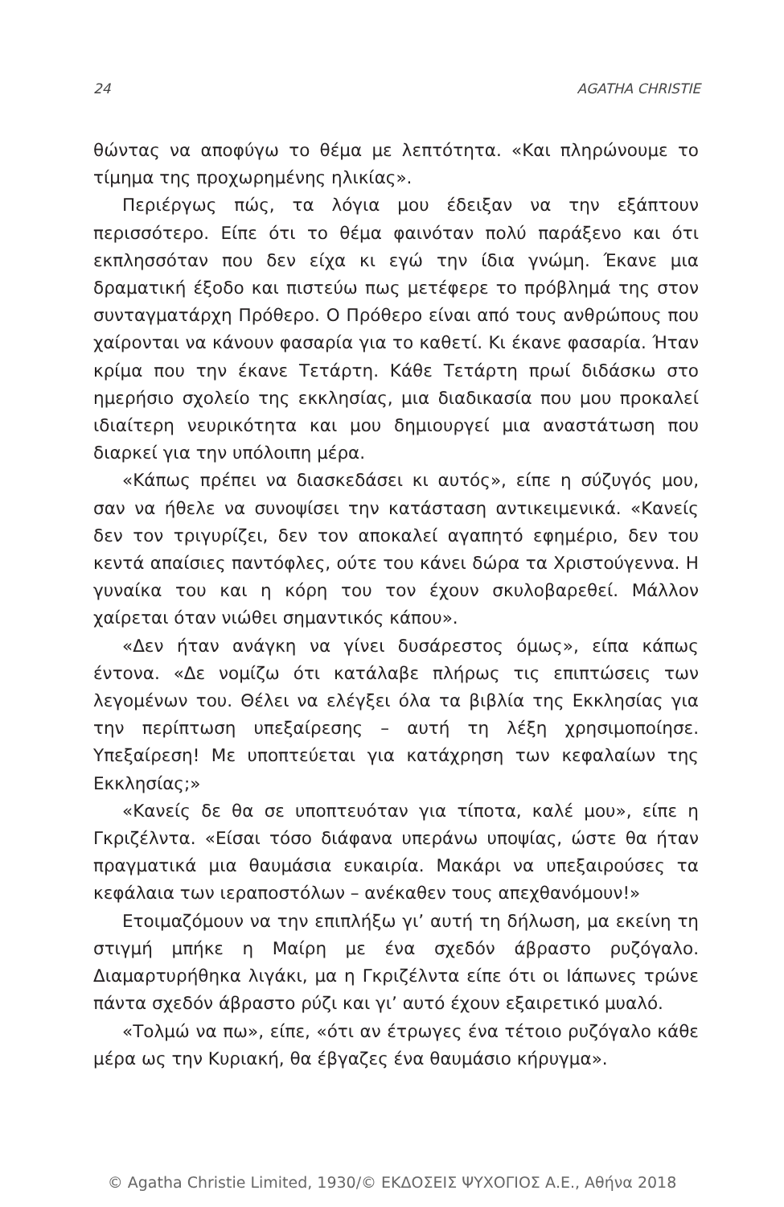24 AGATHA CHRISTIE
θώντας να αποφύγω το θέμα με λεπτότητα. «Και πληρώνουμε το τίμημα της προχωρημένης ηλικίας».
Περιέργως πώς, τα λόγια μου έδειξαν να την εξάπτουν περισσότερο. Είπε ότι το θέμα φαινόταν πολύ παράξενο και ότι εκπλησσόταν που δεν είχα κι εγώ την ίδια γνώμη. Έκανε μια δραματική έξοδο και πιστεύω πως μετέφερε το πρόβλημά της στον συνταγματάρχη Πρόθερο. Ο Πρόθερο είναι από τους ανθρώπους που χαίρονται να κάνουν φασαρία για το καθετί. Κι έκανε φασαρία. Ήταν κρίμα που την έκανε Τετάρτη. Κάθε Τετάρτη πρωί διδάσκω στο ημερήσιο σχολείο της εκκλησίας, μια διαδικασία που μου προκαλεί ιδιαίτερη νευρικότητα και μου δημιουργεί μια αναστάτωση που διαρκεί για την υπόλοιπη μέρα.
«Κάπως πρέπει να διασκεδάσει κι αυτός», είπε η σύζυγός μου, σαν να ήθελε να συνοψίσει την κατάσταση αντικειμενικά. «Κανείς δεν τον τριγυρίζει, δεν τον αποκαλεί αγαπητό εφημέριο, δεν του κεντά απαίσιες παντόφλες, ούτε του κάνει δώρα τα Χριστούγεννα. Η γυναίκα του και η κόρη του τον έχουν σκυλοβαρεθεί. Μάλλον χαίρεται όταν νιώθει σημαντικός κάπου».
«Δεν ήταν ανάγκη να γίνει δυσάρεστος όμως», είπα κάπως έντονα. «Δε νομίζω ότι κατάλαβε πλήρως τις επιπτώσεις των λεγομένων του. Θέλει να ελέγξει όλα τα βιβλία της Εκκλησίας για την περίπτωση υπεξαίρεσης – αυτή τη λέξη χρησιμοποίησε. Υπεξαίρεση! Με υποπτεύεται για κατάχρηση των κεφαλαίων της Εκκλησίας;»
«Κανείς δε θα σε υποπτευόταν για τίποτα, καλέ μου», είπε η Γκριζέλντα. «Είσαι τόσο διάφανα υπεράνω υποψίας, ώστε θα ήταν πραγματικά μια θαυμάσια ευκαιρία. Μακάρι να υπεξαιρούσες τα κεφάλαια των ιεραποστόλων – ανέκαθεν τους απεχθανόμουν!»
Ετοιμαζόμουν να την επιπλήξω γι’ αυτή τη δήλωση, μα εκείνη τη στιγμή μπήκε η Μαίρη με ένα σχεδόν άβραστο ρυζόγαλο. Διαμαρτυρήθηκα λιγάκι, μα η Γκριζέλντα είπε ότι οι Ιάπωνες τρώνε πάντα σχεδόν άβραστο ρύζι και γι’ αυτό έχουν εξαιρετικό μυαλό.
«Τολμώ να πω», είπε, «ότι αν έτρωγες ένα τέτοιο ρυζόγαλο κάθε μέρα ως την Κυριακή, θα έβγαζες ένα θαυμάσιο κήρυγμα».
© Agatha Christie Limited, 1930/© ΕΚΔΟΣΕΙΣ ΨΥΧΟΓΙΟΣ Α.Ε., Αθήνα 2018